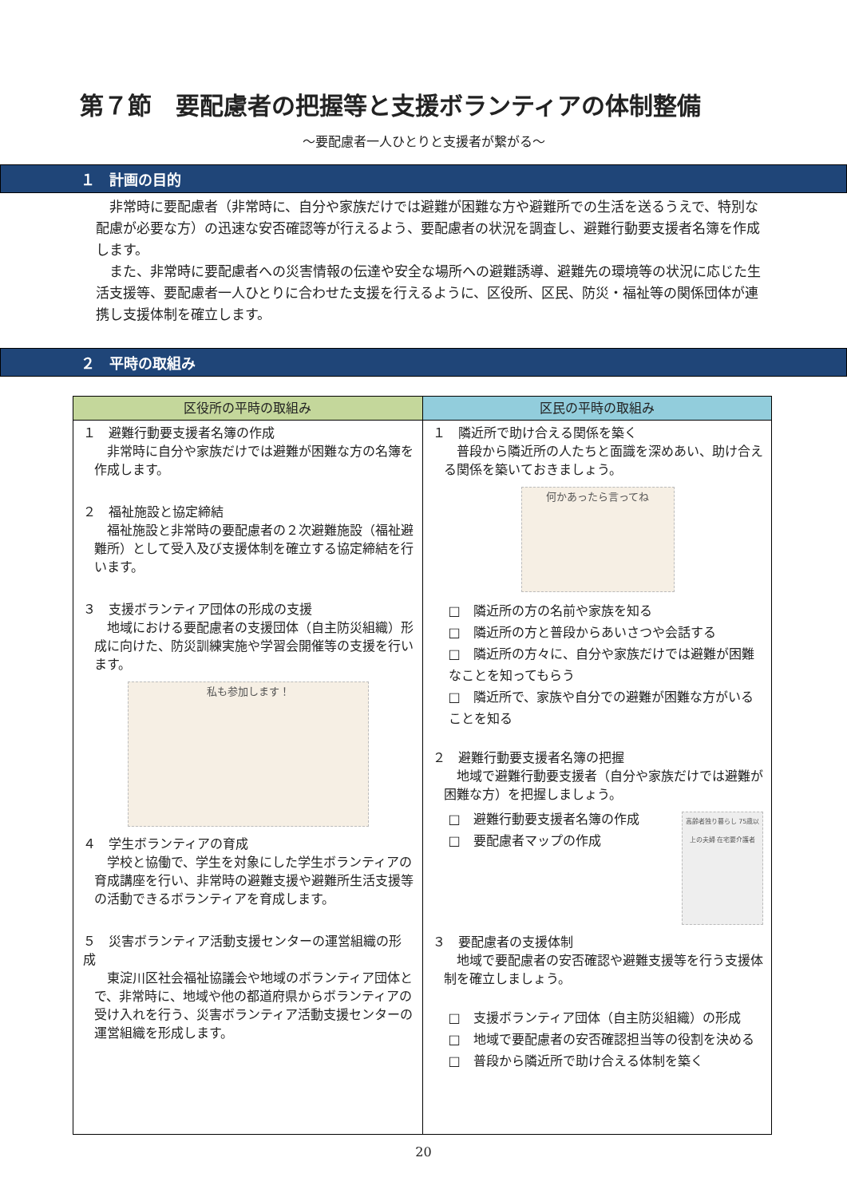第７節　要配慮者の把握等と支援ボランティアの体制整備
～要配慮者一人ひとりと支援者が繋がる～
１　計画の目的
非常時に要配慮者（非常時に、自分や家族だけでは避難が困難な方や避難所での生活を送るうえで、特別な配慮が必要な方）の迅速な安否確認等が行えるよう、要配慮者の状況を調査し、避難行動要支援者名簿を作成します。
また、非常時に要配慮者への災害情報の伝達や安全な場所への避難誘導、避難先の環境等の状況に応じた生活支援等、要配慮者一人ひとりに合わせた支援を行えるように、区役所、区民、防災・福祉等の関係団体が連携し支援体制を確立します。
２　平時の取組み
| 区役所の平時の取組み | 区民の平時の取組み |
| --- | --- |
| １ 避難行動要支援者名簿の作成 非常時に自分や家族だけでは避難が困難な方の名簿を作成します。 ２ 福祉施設と協定締結 福祉施設と非常時の要配慮者の２次避難施設（福祉避難所）として受入及び支援体制を確立する協定締結を行います。 ３ 支援ボランティア団体の形成の支援 地域における要配慮者の支援団体（自主防災組織）形成に向けた、防災訓練実施や学習会開催等の支援を行います。 私も参加します！ ４ 学生ボランティアの育成 学校と協働で、学生を対象にした学生ボランティアの育成講座を行い、非常時の避難支援や避難所生活支援等の活動できるボランティアを育成します。 ５ 災害ボランティア活動支援センターの運営組織の形成 東淀川区社会福祉協議会や地域のボランティア団体とで、非常時に、地域や他の都道府県からボランティアの受け入れを行う、災害ボランティア活動支援センターの運営組織を形成します。 | １ 隣近所で助け合える関係を築く 普段から隣近所の人たちと面識を深めあい、助け合える関係を築いておきましょう。 何かあったら言ってね □ 隣近所の方の名前や家族を知る □ 隣近所の方と普段からあいさつや会話する □ 隣近所の方々に、自分や家族だけでは避難が困難なことを知ってもらう □ 隣近所で、家族や自分での避難が困難な方がいることを知る ２ 避難行動要支援者名簿の把握 地域で避難行動要支援者（自分や家族だけでは避難が困難な方）を把握しましょう。 □ 避難行動要支援者名簿の作成 □ 要配慮者マップの作成 高齢者独り暮らし 75歳以上の夫婦 在宅要介護者 ３ 要配慮者の支援体制 地域で要配慮者の安否確認や避難支援等を行う支援体制を確立しましょう。 □ 支援ボランティア団体（自主防災組織）の形成 □ 地域で要配慮者の安否確認担当等の役割を決める □ 普段から隣近所で助け合える体制を築く |
20